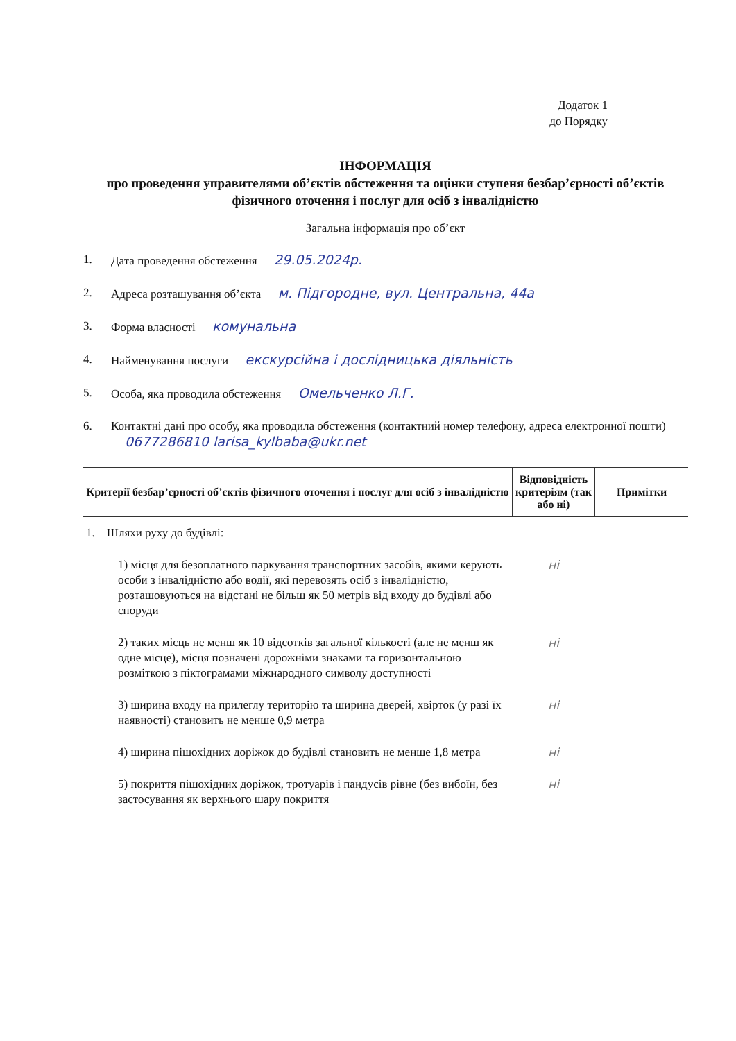Додаток 1
до Порядку
ІНФОРМАЦІЯ
про проведення управителями об’єктів обстеження та оцінки ступеня безбар’єрності об’єктів фізичного оточення і послуг для осіб з інвалідністю
Загальна інформація про об’єкт
1. Дата проведення обстеження 29.05.2024р.
2. Адреса розташування об’єкта м. Підгородне, вул. Центральна, 44а
3. Форма власності комунальна
4. Найменування послуги екскурсійна і дослідницька діяльність
5. Особа, яка проводила обстеження Омельченко Л.Г.
6. Контактні дані про особу, яка проводила обстеження (контактний номер телефону, адреса електронної пошти) 0677286810 larisa_kylbaba@ukr.net
| Критерії безбар’єрності об’єктів фізичного оточення і послуг для осіб з інвалідністю | Відповідність критеріям (так або ні) | Примітки |
| --- | --- | --- |
| 1. Шляхи руху до будівлі: | | |
| 1) місця для безоплатного паркування транспортних засобів, якими керують особи з інвалідністю або водії, які перевозять осіб з інвалідністю, розташовуються на відстані не більш як 50 метрів від входу до будівлі або споруди | ні | |
| 2) таких місць не менш як 10 відсотків загальної кількості (але не менш як одне місце), місця позначені дорожніми знаками та горизонтальною розміткою з піктограмами міжнародного символу доступності | ні | |
| 3) ширина входу на прилеглу територію та ширина дверей, хвірток (у разі їх наявності) становить не менше 0,9 метра | ні | |
| 4) ширина пішохідних доріжок до будівлі становить не менше 1,8 метра | ні | |
| 5) покриття пішохідних доріжок, тротуарів і пандусів рівне (без вибоїн, без застосування як верхнього шару покриття | ні | |